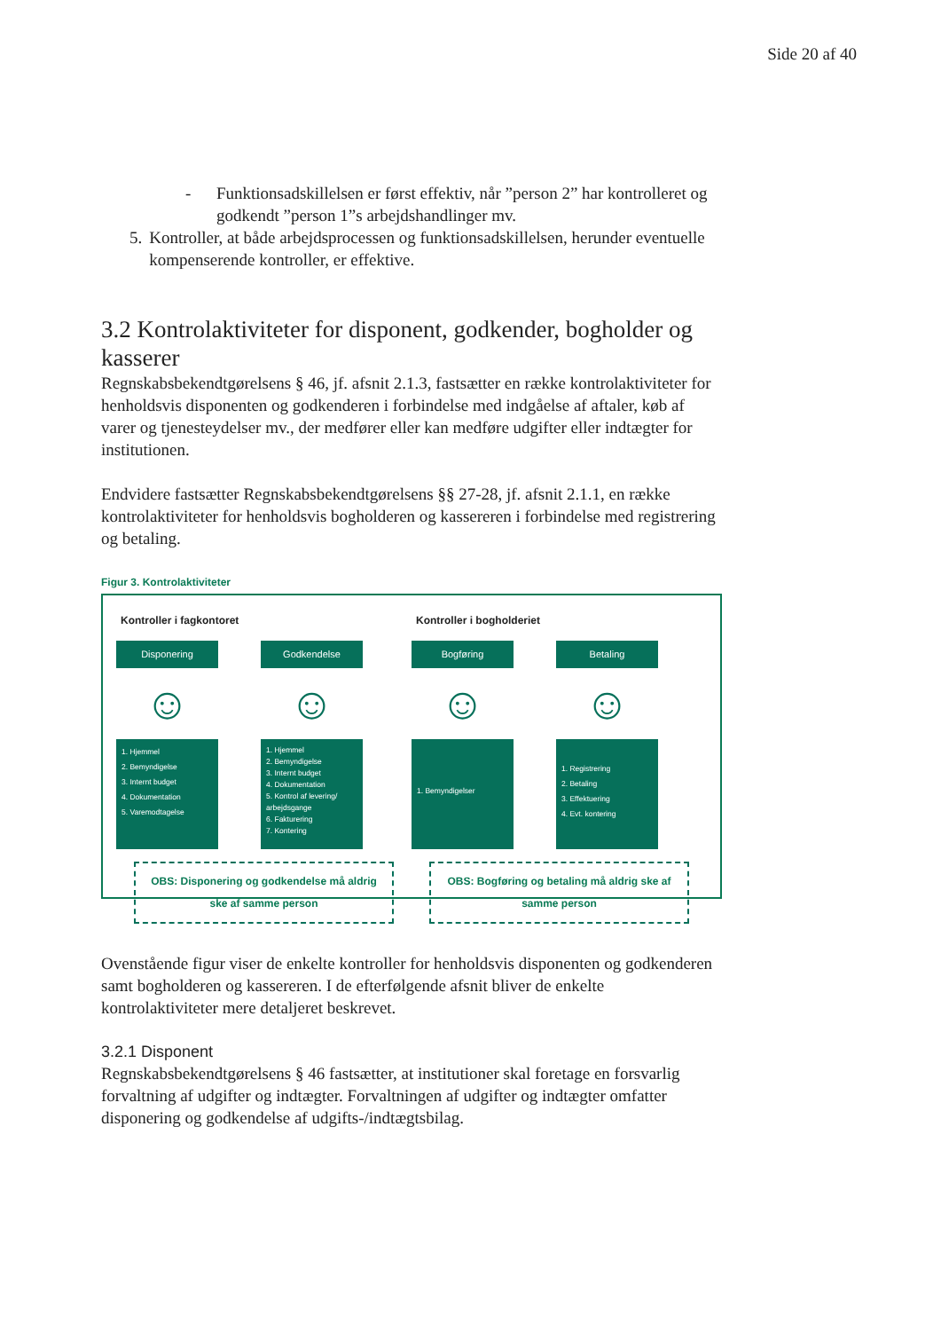Side 20 af 40
- Funktionsadskillelsen er først effektiv, når ”person 2” har kontrolleret og godkendt ”person 1”s arbejdshandlinger mv.
5. Kontroller, at både arbejdsprocessen og funktionsadskillelsen, herunder eventuelle kompenserende kontroller, er effektive.
3.2 Kontrolaktiviteter for disponent, godkender, bogholder og kasserer
Regnskabsbekendtgørelsens § 46, jf. afsnit 2.1.3, fastsætter en række kontrolaktiviteter for henholdsvis disponenten og godkenderen i forbindelse med indgåelse af aftaler, køb af varer og tjenesteydelser mv., der medfører eller kan medføre udgifter eller indtægter for institutionen.
Endvidere fastsætter Regnskabsbekendtgørelsens §§ 27-28, jf. afsnit 2.1.1, en række kontrolaktiviteter for henholdsvis bogholderen og kassereren i forbindelse med registrering og betaling.
Figur 3. Kontrolaktiviteter
Kontroller i fagkontoret
Disponering
☺
1. Hjemmel
2. Bemyndigelse
3. Internt budget
4. Dokumentation
5. Varemodtagelse
Godkendelse
☺
1. Hjemmel
2. Bemyndigelse
3. Internt budget
4. Dokumentation
5. Kontrol af levering/ arbejdsgange
6. Fakturering
7. Kontering
OBS: Disponering og godkendelse må aldrig ske af samme person
Kontroller i bogholderiet
Bogføring
☺
1. Bemyndigelser
Betaling
☺
1. Registrering
2. Betaling
3. Effektuering
4. Evt. kontering
OBS: Bogføring og betaling må aldrig ske af samme person
Ovenstående figur viser de enkelte kontroller for henholdsvis disponenten og godkenderen samt bogholderen og kassereren. I de efterfølgende afsnit bliver de enkelte kontrolaktiviteter mere detaljeret beskrevet.
3.2.1 Disponent
Regnskabsbekendtgørelsens § 46 fastsætter, at institutioner skal foretage en forsvarlig forvaltning af udgifter og indtægter. Forvaltningen af udgifter og indtægter omfatter disponering og godkendelse af udgifts-/indtægtsbilag.